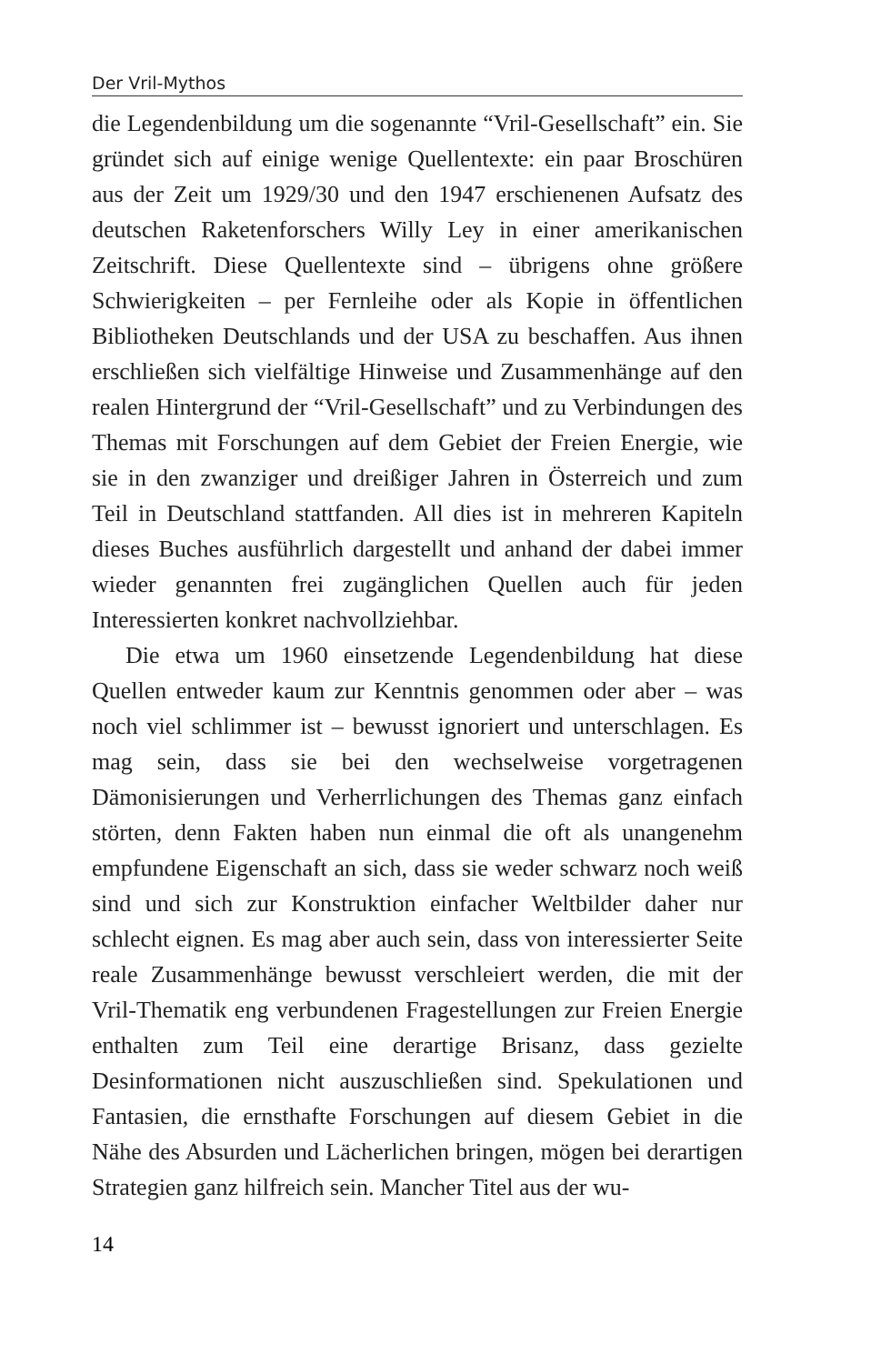Der Vril-Mythos
die Legendenbildung um die sogenannte “Vril-Gesellschaft” ein. Sie gründet sich auf einige wenige Quellentexte: ein paar Broschüren aus der Zeit um 1929/30 und den 1947 erschienenen Aufsatz des deutschen Raketenforschers Willy Ley in einer amerikanischen Zeitschrift. Diese Quellentexte sind – übrigens ohne größere Schwierigkeiten – per Fernleihe oder als Kopie in öffentlichen Bibliotheken Deutschlands und der USA zu beschaffen. Aus ihnen erschließen sich vielfältige Hinweise und Zusammenhänge auf den realen Hintergrund der “Vril-Gesellschaft” und zu Verbindungen des Themas mit Forschungen auf dem Gebiet der Freien Energie, wie sie in den zwanziger und dreißiger Jahren in Österreich und zum Teil in Deutschland stattfanden. All dies ist in mehreren Kapiteln dieses Buches ausführlich dargestellt und anhand der dabei immer wieder genannten frei zugänglichen Quellen auch für jeden Interessierten konkret nachvollziehbar.
Die etwa um 1960 einsetzende Legendenbildung hat diese Quellen entweder kaum zur Kenntnis genommen oder aber – was noch viel schlimmer ist – bewusst ignoriert und unterschlagen. Es mag sein, dass sie bei den wechselweise vorgetragenen Dämonisierungen und Verherrlichungen des Themas ganz einfach störten, denn Fakten haben nun einmal die oft als unangenehm empfundene Eigenschaft an sich, dass sie weder schwarz noch weiß sind und sich zur Konstruktion einfacher Weltbilder daher nur schlecht eignen. Es mag aber auch sein, dass von interessierter Seite reale Zusammenhänge bewusst verschleiert werden, die mit der Vril-Thematik eng verbundenen Fragestellungen zur Freien Energie enthalten zum Teil eine derartige Brisanz, dass gezielte Desinformationen nicht auszuschließen sind. Spekulationen und Fantasien, die ernsthafte Forschungen auf diesem Gebiet in die Nähe des Absurden und Lächerlichen bringen, mögen bei derartigen Strategien ganz hilfreich sein. Mancher Titel aus der wu-
14